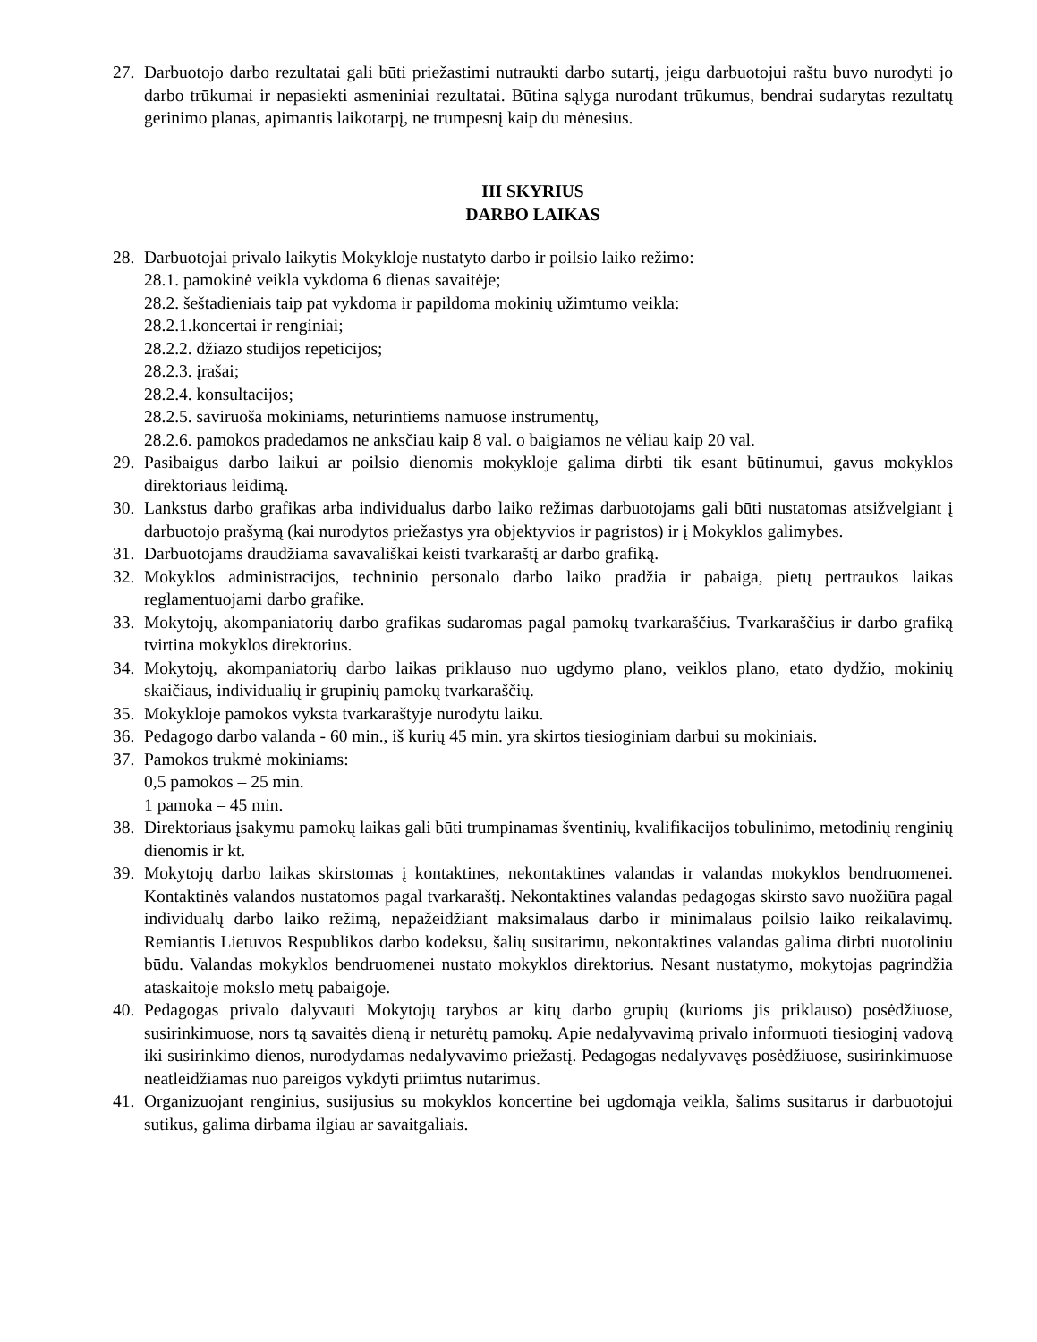27. Darbuotojo darbo rezultatai gali būti priežastimi nutraukti darbo sutartį, jeigu darbuotojui raštu buvo nurodyti jo darbo trūkumai ir nepasiekti asmeniniai rezultatai. Būtina sąlyga nurodant trūkumus, bendrai sudarytas rezultatų gerinimo planas, apimantis laikotarpį, ne trumpesnį kaip du mėnesius.
III SKYRIUS
DARBO LAIKAS
28. Darbuotojai privalo laikytis Mokykloje nustatyto darbo ir poilsio laiko režimo:
28.1. pamokinė veikla vykdoma 6 dienas savaitėje;
28.2. šeštadieniais taip pat vykdoma ir papildoma mokinių užimtumo veikla:
28.2.1.koncertai ir renginiai;
28.2.2. džiazo studijos repeticijos;
28.2.3. įrašai;
28.2.4. konsultacijos;
28.2.5. saviruoša mokiniams, neturintiems namuose instrumentų,
28.2.6. pamokos pradedamos ne anksčiau kaip 8 val. o baigiamos ne vėliau kaip 20 val.
29. Pasibaigus darbo laikui ar poilsio dienomis mokykloje galima dirbti tik esant būtinumui, gavus mokyklos direktoriaus leidimą.
30. Lankstus darbo grafikas arba individualus darbo laiko režimas darbuotojams gali būti nustatomas atsižvelgiant į darbuotojo prašymą (kai nurodytos priežastys yra objektyvios ir pagristos) ir į Mokyklos galimybes.
31. Darbuotojams draudžiama savavališkai keisti tvarkaraštį ar darbo grafiką.
32. Mokyklos administracijos, techninio personalo darbo laiko pradžia ir pabaiga, pietų pertraukos laikas reglamentuojami darbo grafike.
33. Mokytojų, akompaniatorių darbo grafikas sudaromas pagal pamokų tvarkaraščius. Tvarkaraščius ir darbo grafiką tvirtina mokyklos direktorius.
34. Mokytojų, akompaniatorių darbo laikas priklauso nuo ugdymo plano, veiklos plano, etato dydžio, mokinių skaičiaus, individualių ir grupinių pamokų tvarkaraščių.
35. Mokykloje pamokos vyksta tvarkaraštyje nurodytu laiku.
36. Pedagogo darbo valanda - 60 min., iš kurių 45 min. yra skirtos tiesioginiam darbui su mokiniais.
37. Pamokos trukmė mokiniams:
0,5 pamokos – 25 min.
1 pamoka – 45 min.
38. Direktoriaus įsakymu pamokų laikas gali būti trumpinamas šventinių, kvalifikacijos tobulinimo, metodinių renginių dienomis ir kt.
39. Mokytojų darbo laikas skirstomas į kontaktines, nekontaktines valandas ir valandas mokyklos bendruomenei. Kontaktinės valandos nustatomos pagal tvarkaraštį. Nekontaktines valandas pedagogas skirsto savo nuožiūra pagal individualų darbo laiko režimą, nepažeidžiant maksimalaus darbo ir minimalaus poilsio laiko reikalavimų. Remiantis Lietuvos Respublikos darbo kodeksu, šalių susitarimu, nekontaktines valandas galima dirbti nuotoliniu būdu. Valandas mokyklos bendruomenei nustato mokyklos direktorius. Nesant nustatymo, mokytojas pagrindžia ataskaitoje mokslo metų pabaigoje.
40. Pedagogas privalo dalyvauti Mokytojų tarybos ar kitų darbo grupių (kurioms jis priklauso) posėdžiuose, susirinkimuose, nors tą savaitės dieną ir neturėtų pamokų. Apie nedalyvavimą privalo informuoti tiesioginį vadovą iki susirinkimo dienos, nurodydamas nedalyvavimo priežastį. Pedagogas nedalyvavęs posėdžiuose, susirinkimuose neatleidžiamas nuo pareigos vykdyti priimtus nutarimus.
41. Organizuojant renginius, susijusius su mokyklos koncertine bei ugdomąja veikla, šalims susitarus ir darbuotojui sutikus, galima dirbama ilgiau ar savaitgaliais.